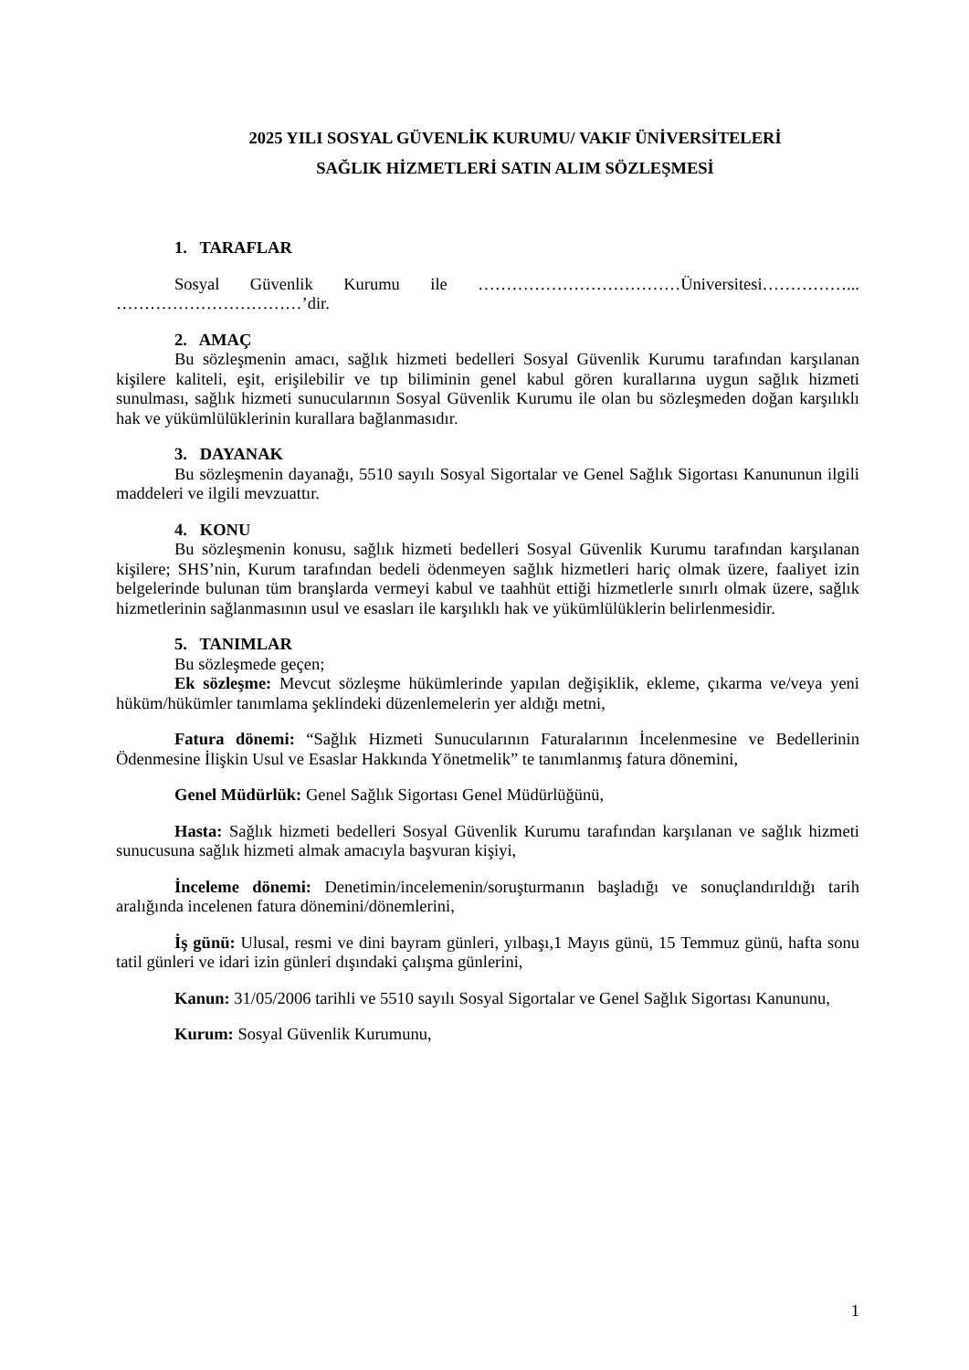2025 YILI SOSYAL GÜVENLİK KURUMU/ VAKIF ÜNİVERSİTELERİ
SAĞLIK HİZMETLERİ SATIN ALIM SÖZLEŞMESİ
1. TARAFLAR
Sosyal Güvenlik Kurumu ile ………………………………Üniversitesi……………... ……………………………’dir.
2. AMAÇ
Bu sözleşmenin amacı, sağlık hizmeti bedelleri Sosyal Güvenlik Kurumu tarafından karşılanan kişilere kaliteli, eşit, erişilebilir ve tıp biliminin genel kabul gören kurallarına uygun sağlık hizmeti sunulması, sağlık hizmeti sunucularının Sosyal Güvenlik Kurumu ile olan bu sözleşmeden doğan karşılıklı hak ve yükümlülüklerinin kurallara bağlanmasıdır.
3. DAYANAK
Bu sözleşmenin dayanağı, 5510 sayılı Sosyal Sigortalar ve Genel Sağlık Sigortası Kanununun ilgili maddeleri ve ilgili mevzuattır.
4. KONU
Bu sözleşmenin konusu, sağlık hizmeti bedelleri Sosyal Güvenlik Kurumu tarafından karşılanan kişilere; SHS’nin, Kurum tarafından bedeli ödenmeyen sağlık hizmetleri hariç olmak üzere, faaliyet izin belgelerinde bulunan tüm branşlarda vermeyi kabul ve taahhüt ettiği hizmetlerle sınırlı olmak üzere, sağlık hizmetlerinin sağlanmasının usul ve esasları ile karşılıklı hak ve yükümlülüklerin belirlenmesidir.
5. TANIMLAR
Bu sözleşmede geçen;
Ek sözleşme: Mevcut sözleşme hükümlerinde yapılan değişiklik, ekleme, çıkarma ve/veya yeni hüküm/hükümler tanımlama şeklindeki düzenlemelerin yer aldığı metni,
Fatura dönemi: “Sağlık Hizmeti Sunucularının Faturalarının İncelenmesine ve Bedellerinin Ödenmesine İlişkin Usul ve Esaslar Hakkında Yönetmelik” te tanımlanmış fatura dönemini,
Genel Müdürlük: Genel Sağlık Sigortası Genel Müdürlüğünü,
Hasta: Sağlık hizmeti bedelleri Sosyal Güvenlik Kurumu tarafından karşılanan ve sağlık hizmeti sunucusuna sağlık hizmeti almak amacıyla başvuran kişiyi,
İnceleme dönemi: Denetimin/incelemenin/soruşturmanın başladığı ve sonuçlandırıldığı tarih aralığında incelenen fatura dönemini/dönemlerini,
İş günü: Ulusal, resmi ve dini bayram günleri, yılbaşı,1 Mayıs günü, 15 Temmuz günü, hafta sonu tatil günleri ve idari izin günleri dışındaki çalışma günlerini,
Kanun: 31/05/2006 tarihli ve 5510 sayılı Sosyal Sigortalar ve Genel Sağlık Sigortası Kanununu,
Kurum: Sosyal Güvenlik Kurumunu,
1